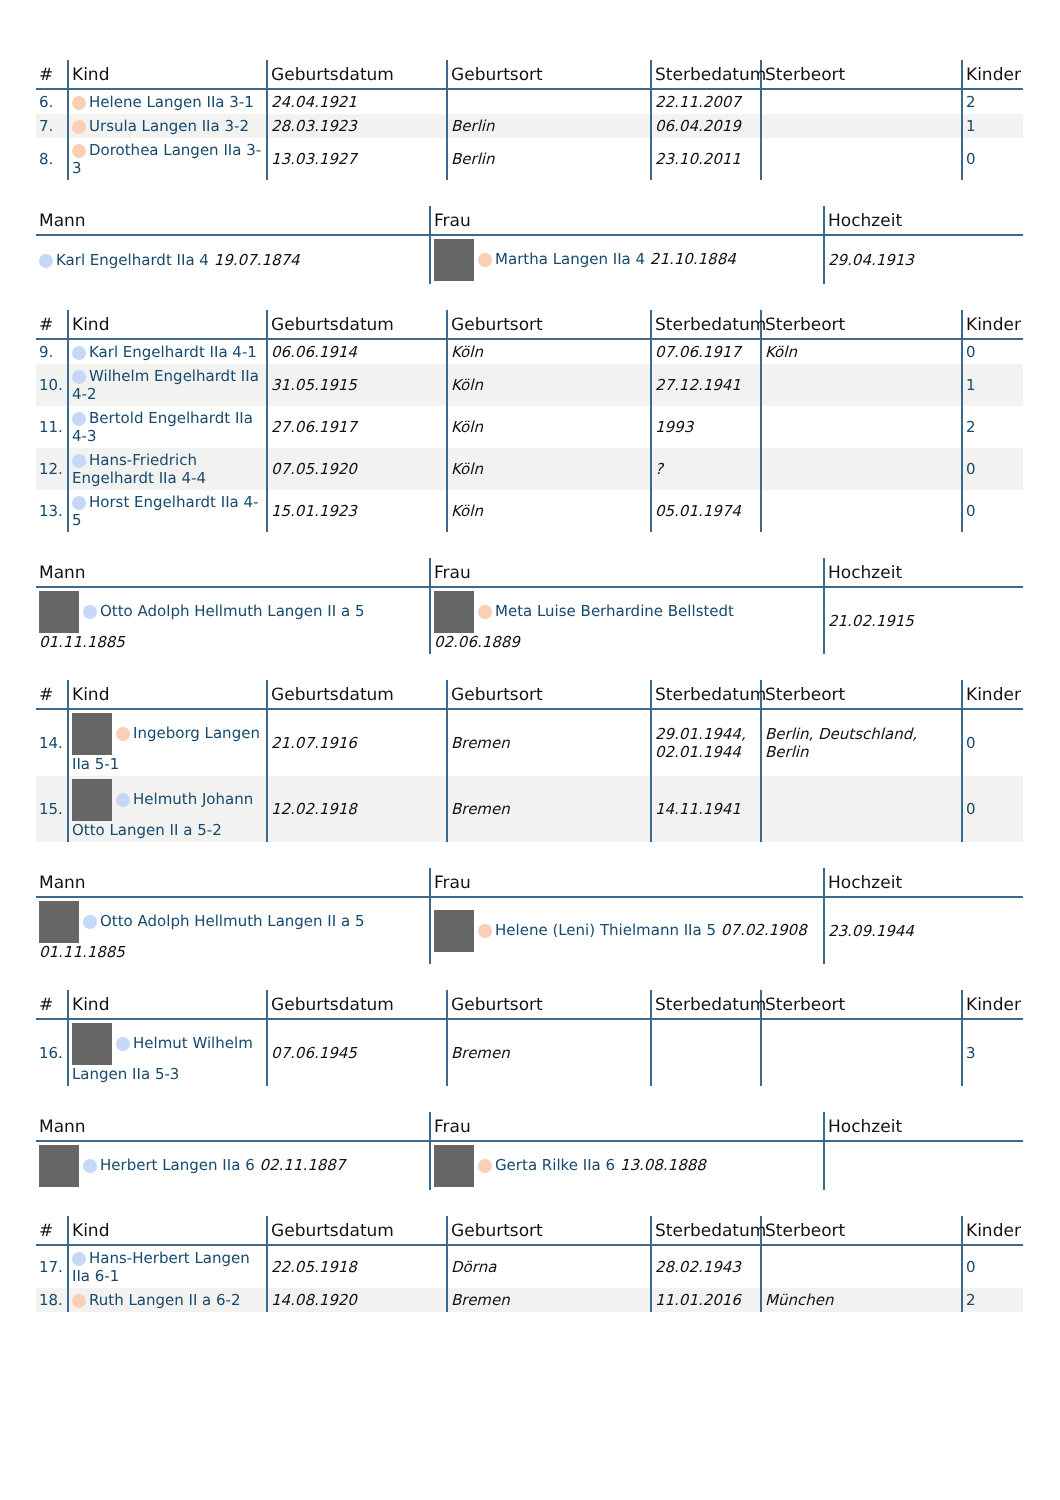| # | Kind | Geburtsdatum | Geburtsort | Sterbedatum | Sterbeort | Kinder |
| --- | --- | --- | --- | --- | --- | --- |
| 6. | Helene Langen IIa 3-1 | 24.04.1921 | | 22.11.2007 | | 2 |
| 7. | Ursula Langen IIa 3-2 | 28.03.1923 | Berlin | 06.04.2019 | | 1 |
| 8. | Dorothea Langen IIa 3-3 | 13.03.1927 | Berlin | 23.10.2011 | | 0 |
| Mann | Frau | Hochzeit |
| --- | --- | --- |
| Karl Engelhardt IIa 4 19.07.1874 | Martha Langen IIa 4 21.10.1884 | 29.04.1913 |
| # | Kind | Geburtsdatum | Geburtsort | Sterbedatum | Sterbeort | Kinder |
| --- | --- | --- | --- | --- | --- | --- |
| 9. | Karl Engelhardt IIa 4-1 | 06.06.1914 | Köln | 07.06.1917 | Köln | 0 |
| 10. | Wilhelm Engelhardt IIa 4-2 | 31.05.1915 | Köln | 27.12.1941 | | 1 |
| 11. | Bertold Engelhardt IIa 4-3 | 27.06.1917 | Köln | 1993 | | 2 |
| 12. | Hans-Friedrich Engelhardt IIa 4-4 | 07.05.1920 | Köln | ? | | 0 |
| 13. | Horst Engelhardt IIa 4-5 | 15.01.1923 | Köln | 05.01.1974 | | 0 |
| Mann | Frau | Hochzeit |
| --- | --- | --- |
| Otto Adolph Hellmuth Langen II a 5 01.11.1885 | Meta Luise Berhardine Bellstedt 02.06.1889 | 21.02.1915 |
| # | Kind | Geburtsdatum | Geburtsort | Sterbedatum | Sterbeort | Kinder |
| --- | --- | --- | --- | --- | --- | --- |
| 14. | Ingeborg Langen IIa 5-1 | 21.07.1916 | Bremen | 29.01.1944, 02.01.1944 | Berlin, Deutschland, Berlin | 0 |
| 15. | Helmuth Johann Otto Langen II a 5-2 | 12.02.1918 | Bremen | 14.11.1941 | | 0 |
| Mann | Frau | Hochzeit |
| --- | --- | --- |
| Otto Adolph Hellmuth Langen II a 5 01.11.1885 | Helene (Leni) Thielmann IIa 5 07.02.1908 | 23.09.1944 |
| # | Kind | Geburtsdatum | Geburtsort | Sterbedatum | Sterbeort | Kinder |
| --- | --- | --- | --- | --- | --- | --- |
| 16. | Helmut Wilhelm Langen IIa 5-3 | 07.06.1945 | Bremen | | | 3 |
| Mann | Frau | Hochzeit |
| --- | --- | --- |
| Herbert Langen IIa 6 02.11.1887 | Gerta Rilke IIa 6 13.08.1888 | |
| # | Kind | Geburtsdatum | Geburtsort | Sterbedatum | Sterbeort | Kinder |
| --- | --- | --- | --- | --- | --- | --- |
| 17. | Hans-Herbert Langen IIa 6-1 | 22.05.1918 | Dörna | 28.02.1943 | | 0 |
| 18. | Ruth Langen II a 6-2 | 14.08.1920 | Bremen | 11.01.2016 | München | 2 |